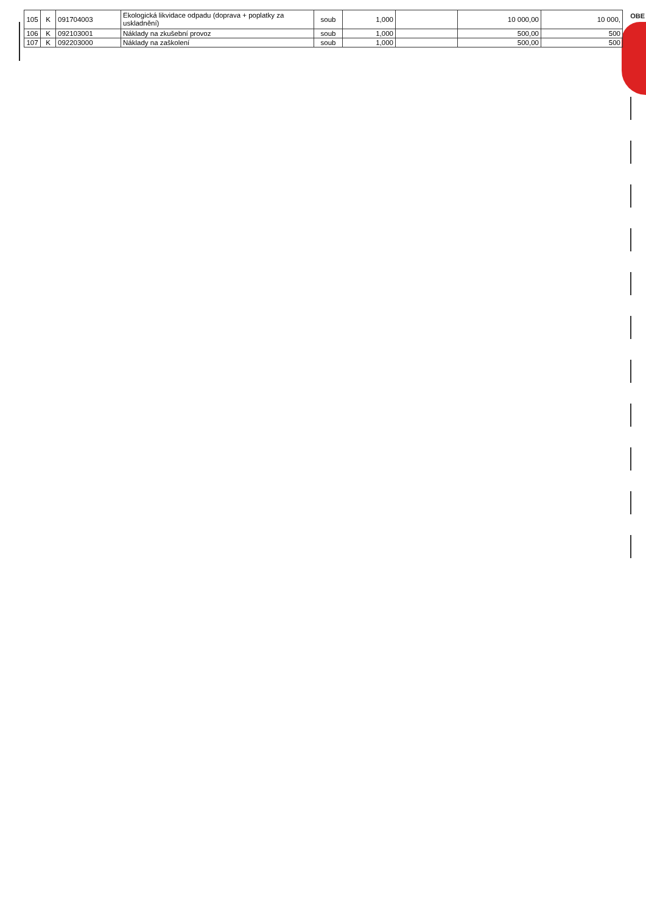OBE
| 105 | K | 091704003 | Ekologická likvidace odpadu (doprava + poplatky za uskladnění) | soub | 1,000 | | 10 000,00 | 10 000, |
| 106 | K | 092103001 | Náklady na zkušební provoz | soub | 1,000 | | 500,00 | 500 |
| 107 | K | 092203000 | Náklady na zaškolení | soub | 1,000 | | 500,00 | 500 |